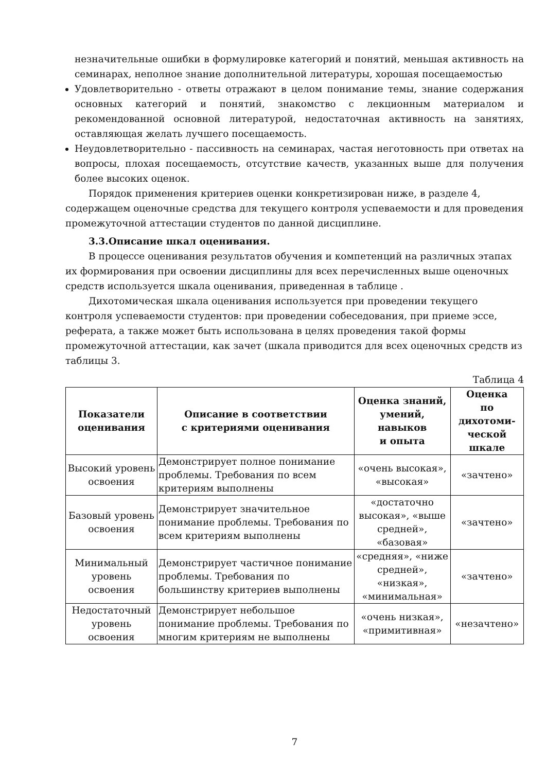незначительные ошибки в формулировке категорий и понятий, меньшая активность на семинарах, неполное знание дополнительной литературы, хорошая посещаемостью
Удовлетворительно - ответы отражают в целом понимание темы, знание содержания основных категорий и понятий, знакомство с лекционным материалом и рекомендованной основной литературой, недостаточная активность на занятиях, оставляющая желать лучшего посещаемость.
Неудовлетворительно - пассивность на семинарах, частая неготовность при ответах на вопросы, плохая посещаемость, отсутствие качеств, указанных выше для получения более высоких оценок.
Порядок применения критериев оценки конкретизирован ниже, в разделе 4, содержащем оценочные средства для текущего контроля успеваемости и для проведения промежуточной аттестации студентов по данной дисциплине.
3.3.Описание шкал оценивания.
В процессе оценивания результатов обучения и компетенций на различных этапах их формирования при освоении дисциплины для всех перечисленных выше оценочных средств используется шкала оценивания, приведенная в таблице .
Дихотомическая шкала оценивания используется при проведении текущего контроля успеваемости студентов: при проведении собеседования, при приеме эссе, реферата, а также может быть использована в целях проведения такой формы промежуточной аттестации, как зачет (шкала приводится для всех оценочных средств из таблицы 3.
Таблица 4
| Показатели оценивания | Описание в соответствии с критериями оценивания | Оценка знаний, умений, навыков и опыта | Оценка по дихотоми- ческой шкале |
| --- | --- | --- | --- |
| Высокий уровень освоения | Демонстрирует полное понимание проблемы. Требования по всем критериям выполнены | «очень высокая», «высокая» | «зачтено» |
| Базовый уровень освоения | Демонстрирует значительное понимание проблемы. Требования по всем критериям выполнены | «достаточно высокая», «выше средней», «базовая» | «зачтено» |
| Минимальный уровень освоения | Демонстрирует частичное понимание проблемы. Требования по большинству критериев выполнены | «средняя», «ниже средней», «низкая», «минимальная» | «зачтено» |
| Недостаточный уровень освоения | Демонстрирует небольшое понимание проблемы. Требования по многим критериям не выполнены | «очень низкая», «примитивная» | «незачтено» |
7